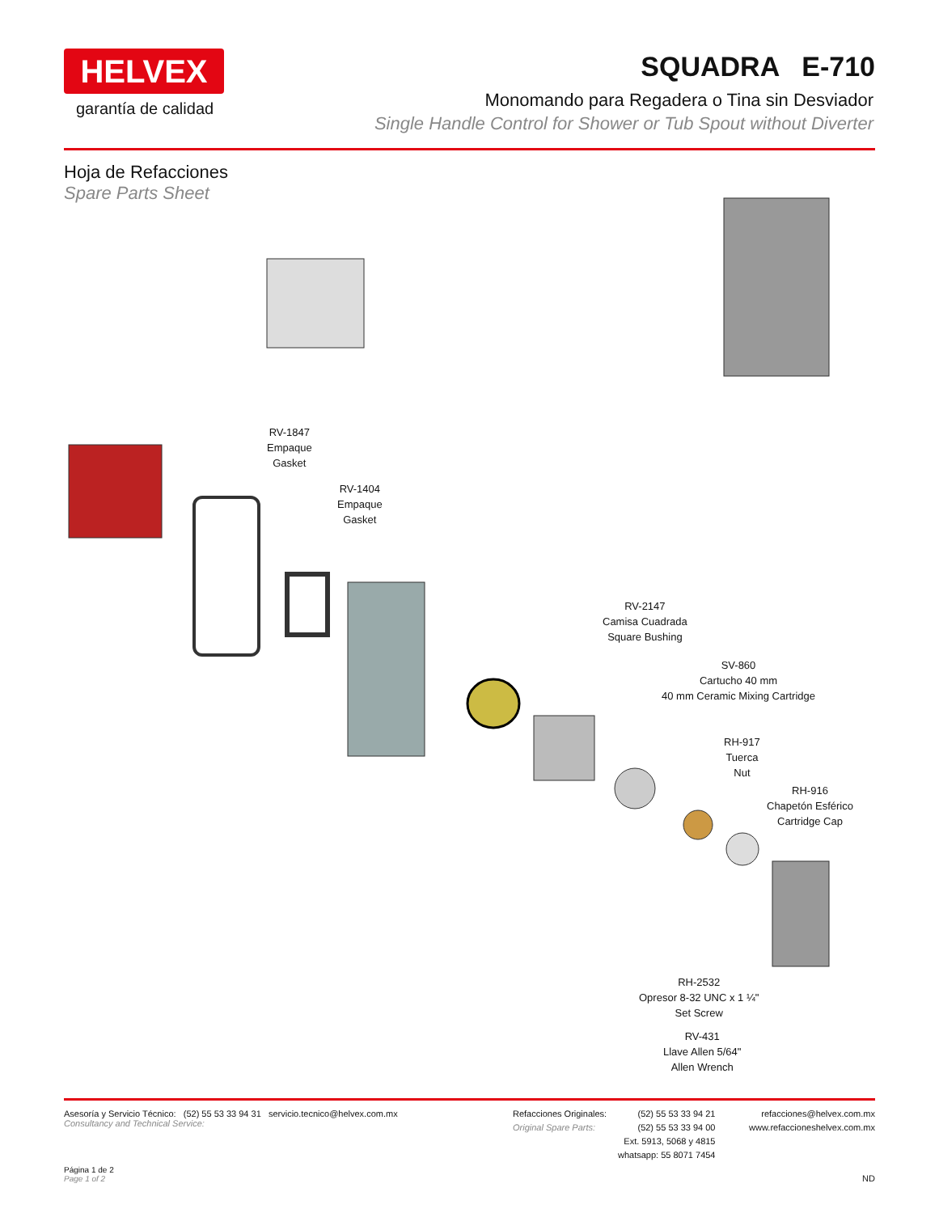HELVEX
garantía de calidad
SQUADRA E-710
Monomando para Regadera o Tina sin Desviador
Single Handle Control for Shower or Tub Spout without Diverter
Hoja de Refacciones
Spare Parts Sheet
RV-1847
Empaque
Gasket
RV-1404
Empaque
Gasket
RV-2147
Camisa Cuadrada
Square Bushing
SV-860
Cartucho 40 mm
40 mm Ceramic Mixing Cartridge
RH-917
Tuerca
Nut
RH-916
Chapetón Esférico
Cartridge Cap
RH-2532
Opresor 8-32 UNC x 1 ¼"
Set Screw
RV-431
Llave Allen 5/64"
Allen Wrench
Asesoría y Servicio Técnico: (52) 55 53 33 94 31 servicio.tecnico@helvex.com.mx
Consultancy and Technical Service:
Refacciones Originales:
Original Spare Parts:
(52) 55 53 33 94 21
(52) 55 53 33 94 00
Ext. 5913, 5068 y 4815
whatsapp: 55 8071 7454
refacciones@helvex.com.mx
www.refaccioneshelvex.com.mx
Página 1 de 2
Page 1 of 2
ND